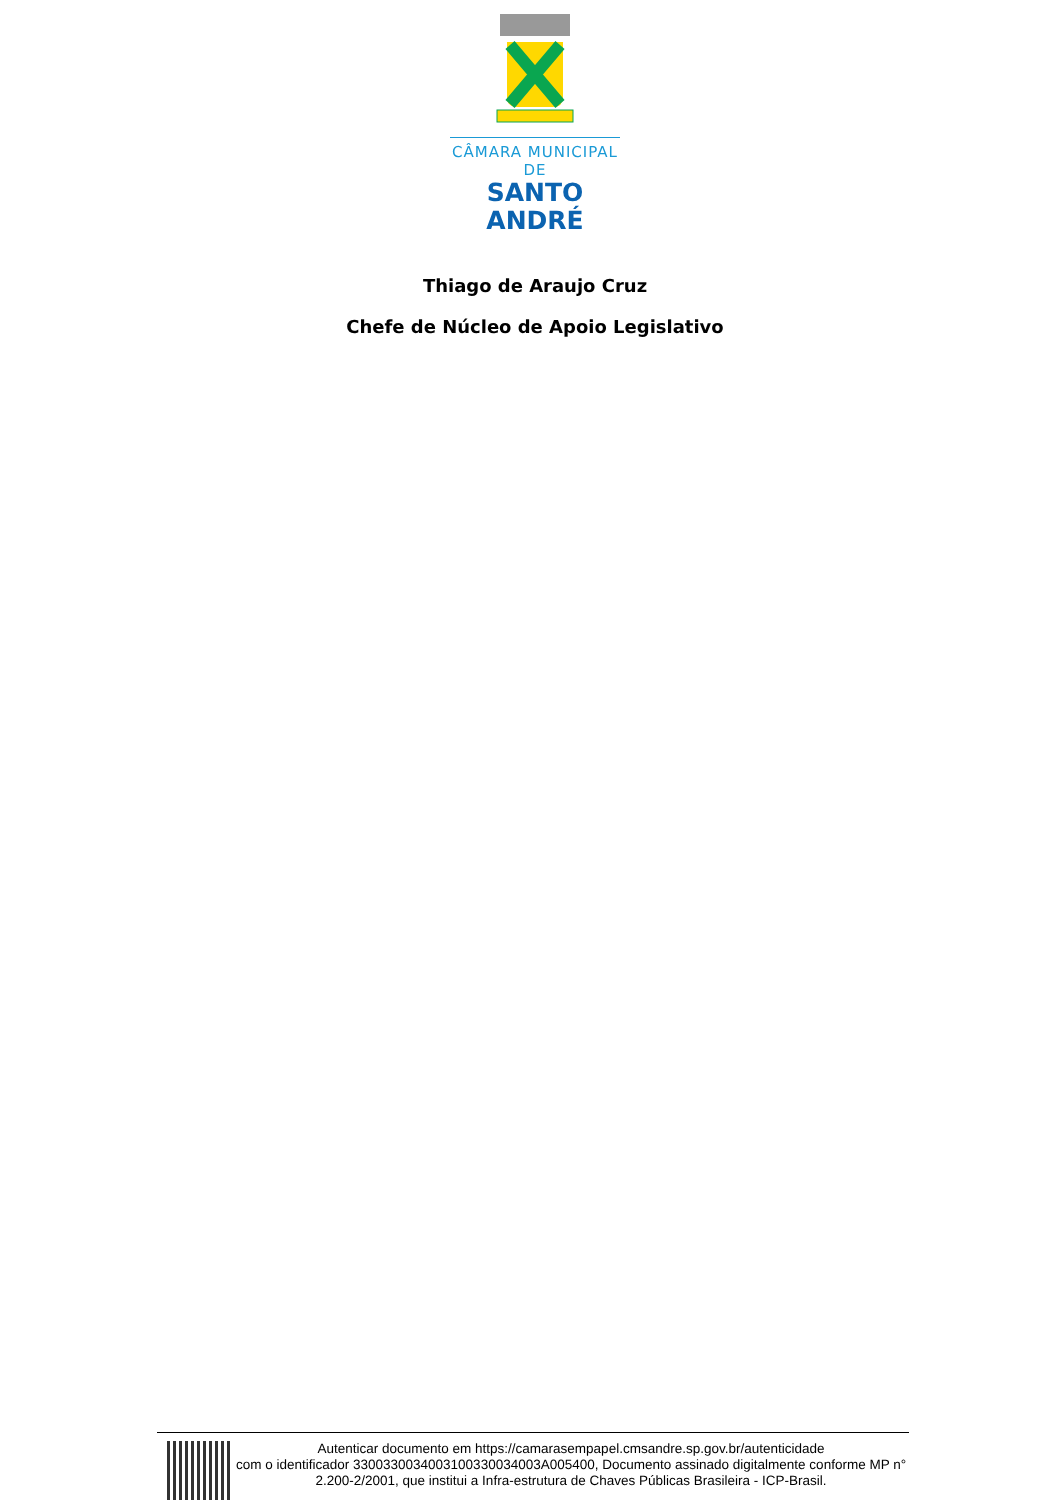CÂMARA MUNICIPAL DE
SANTO ANDRÉ
Thiago de Araujo Cruz
Chefe de Núcleo de Apoio Legislativo
Autenticar documento em https://camarasempapel.cmsandre.sp.gov.br/autenticidade
com o identificador 330033003400310033003400​3A005400, Documento assinado digitalmente conforme MP n° 2.200-2/2001, que institui a Infra-estrutura de Chaves Públicas Brasileira - ICP-Brasil.